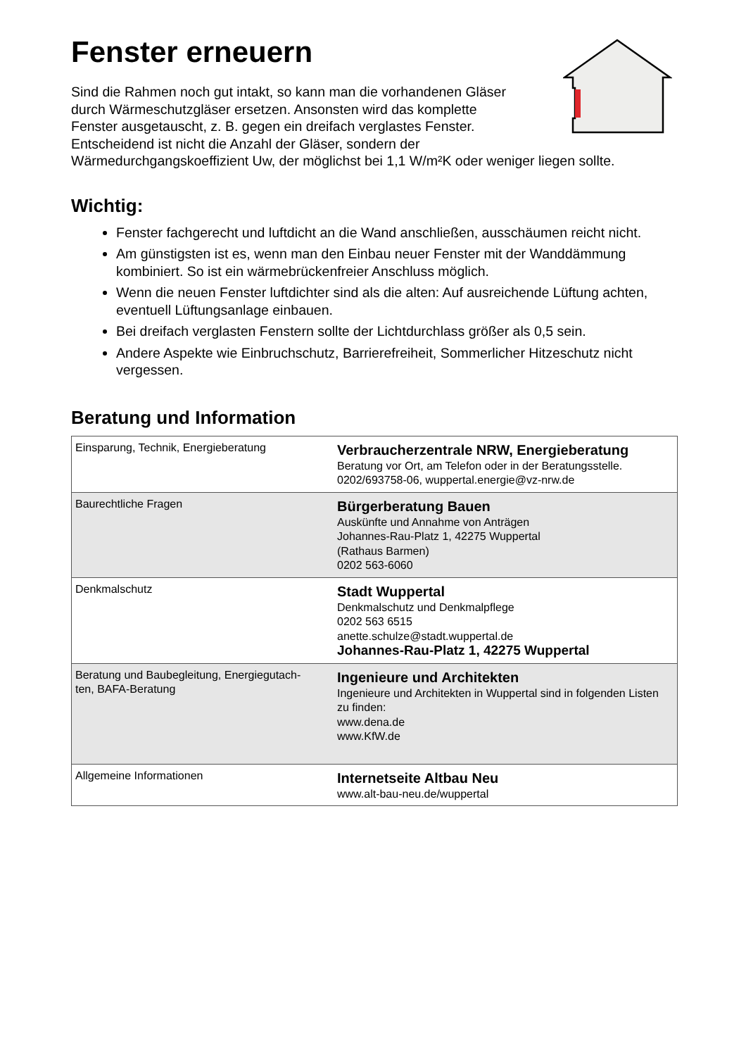Fenster erneuern
Sind die Rahmen noch gut intakt, so kann man die vorhandenen Gläser
durch Wärmeschutzgläser ersetzen. Ansonsten wird das komplette
Fenster ausgetauscht, z. B. gegen ein dreifach verglastes Fenster.
Entscheidend ist nicht die Anzahl der Gläser, sondern der
Wärmedurchgangskoeffizient Uw, der möglichst bei 1,1 W/m²K oder weniger liegen sollte.
Wichtig:
Fenster fachgerecht und luftdicht an die Wand anschließen, ausschäumen reicht nicht.
Am günstigsten ist es, wenn man den Einbau neuer Fenster mit der Wanddämmung kombiniert. So ist ein wärmebrückenfreier Anschluss möglich.
Wenn die neuen Fenster luftdichter sind als die alten: Auf ausreichende Lüftung achten, eventuell Lüftungsanlage einbauen.
Bei dreifach verglasten Fenstern sollte der Lichtdurchlass größer als 0,5 sein.
Andere Aspekte wie Einbruchschutz, Barrierefreiheit, Sommerlicher Hitzeschutz nicht vergessen.
Beratung und Information
| Einsparung, Technik, Energieberatung | Verbraucherzentrale NRW, Energieberatung Beratung vor Ort, am Telefon oder in der Beratungsstelle. 0202/693758-06, wuppertal.energie@vz-nrw.de |
| Baurechtliche Fragen | Bürgerberatung Bauen Auskünfte und Annahme von Anträgen Johannes-Rau-Platz 1, 42275 Wuppertal (Rathaus Barmen) 0202 563-6060 |
| Denkmalschutz | Stadt Wuppertal Denkmalschutz und Denkmalpflege 0202 563 6515 anette.schulze@stadt.wuppertal.de Johannes-Rau-Platz 1, 42275 Wuppertal |
| Beratung und Baubegleitung, Energiegutach- ten, BAFA-Beratung | Ingenieure und Architekten Ingenieure und Architekten in Wuppertal sind in folgenden Listen zu finden: www.dena.de www.KfW.de |
| Allgemeine Informationen | Internetseite Altbau Neu www.alt-bau-neu.de/wuppertal |